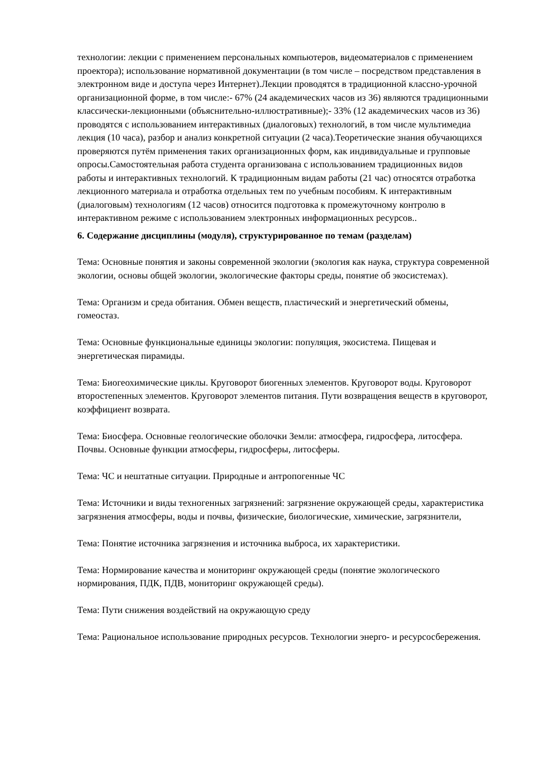технологии: лекции с применением персональных компьютеров, видеоматериалов с применением проектора); использование нормативной документации (в том числе – посредством представления в электронном виде и доступа через Интернет).Лекции проводятся в традиционной классно-урочной организационной форме, в том числе:- 67% (24 академических часов из 36) являются традиционными классически-лекционными (объяснительно-иллюстративные);- 33% (12 академических часов из 36) проводятся с использованием интерактивных (диалоговых) технологий, в том числе мультимедиа лекция (10 часа), разбор и анализ конкретной ситуации (2 часа).Теоретические знания обучающихся проверяются путём применения таких организационных форм, как индивидуальные и групповые опросы.Самостоятельная работа студента организована с использованием традиционных видов работы и интерактивных технологий. К традиционным видам работы (21 час) относятся отработка лекционного материала и отработка отдельных тем по учебным пособиям. К интерактивным (диалоговым) технологиям (12 часов) относится подготовка к промежуточному контролю в интерактивном режиме с использованием электронных информационных ресурсов..
6. Содержание дисциплины (модуля), структурированное по темам (разделам)
Тема: Основные понятия и законы современной экологии (экология как наука, структура современной экологии, основы общей экологии, экологические факторы среды, понятие об экосистемах).
Тема: Организм и среда обитания. Обмен веществ, пластический и энергетический обмены, гомеостаз.
Тема: Основные функциональные единицы экологии: популяция, экосистема. Пищевая и энергетическая пирамиды.
Тема: Биогеохимические циклы. Круговорот биогенных элементов. Круговорот воды. Круговорот второстепенных элементов. Круговорот элементов питания. Пути возвращения веществ в круговорот, коэффициент возврата.
Тема: Биосфера. Основные геологические оболочки Земли: атмосфера, гидросфера, литосфера. Почвы. Основные функции атмосферы, гидросферы, литосферы.
Тема: ЧС и нештатные ситуации. Природные и антропогенные ЧС
Тема: Источники и виды техногенных загрязнений: загрязнение окружающей среды, характеристика загрязнения атмосферы, воды и почвы, физические, биологические, химические, загрязнители,
Тема: Понятие источника загрязнения и источника выброса, их характеристики.
Тема: Нормирование качества и мониторинг окружающей среды (понятие экологического нормирования, ПДК, ПДВ, мониторинг окружающей среды).
Тема: Пути снижения воздействий на окружающую среду
Тема: Рациональное использование природных ресурсов. Технологии энерго- и ресурсосбережения.